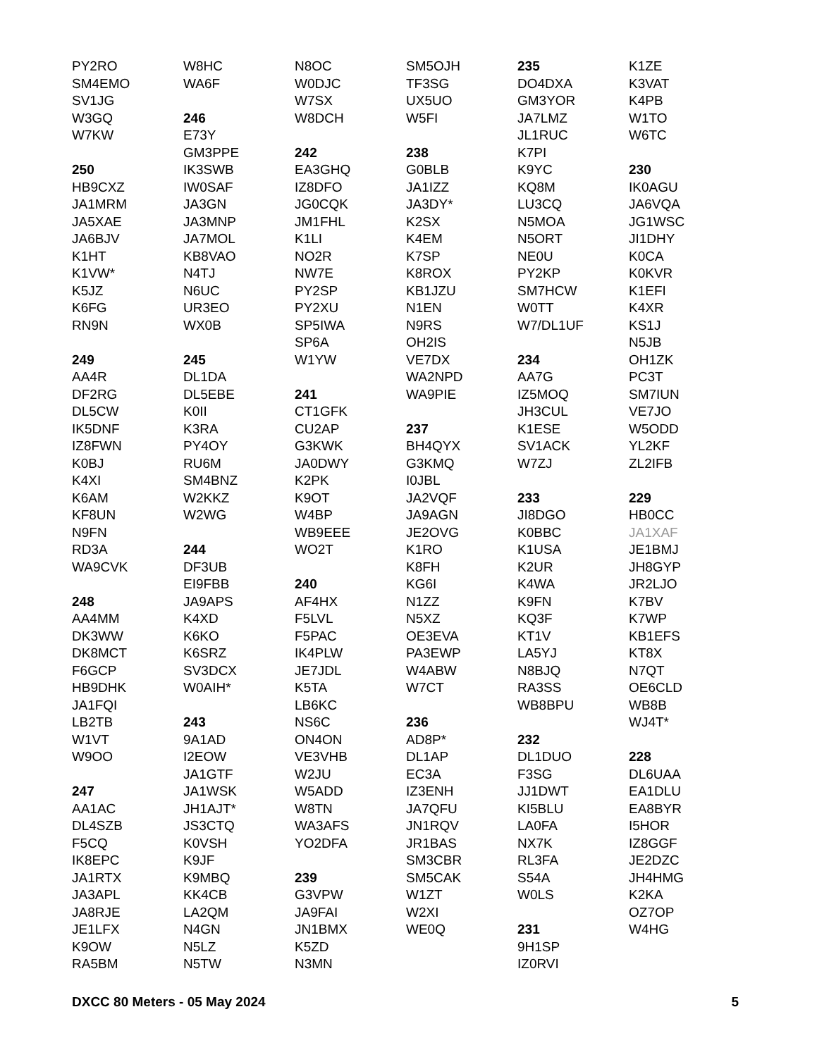PY2RO
SM4EMO
SV1JG
W3GQ
W7KW
250
HB9CXZ
JA1MRM
JA5XAE
JA6BJV
K1HT
K1VW*
K5JZ
K6FG
RN9N
249
AA4R
DF2RG
DL5CW
IK5DNF
IZ8FWN
K0BJ
K4XI
K6AM
KF8UN
N9FN
RD3A
WA9CVK
248
AA4MM
DK3WW
DK8MCT
F6GCP
HB9DHK
JA1FQI
LB2TB
W1VT
W9OO
247
AA1AC
DL4SZB
F5CQ
IK8EPC
JA1RTX
JA3APL
JA8RJE
JE1LFX
K9OW
RA5BM
W8HC
WA6F
246
E73Y
GM3PPE
IK3SWB
IW0SAF
JA3GN
JA3MNP
JA7MOL
KB8VAO
N4TJ
N6UC
UR3EO
WX0B
245
DL1DA
DL5EBE
K0II
K3RA
PY4OY
RU6M
SM4BNZ
W2KKZ
W2WG
244
DF3UB
EI9FBB
JA9APS
K4XD
K6KO
K6SRZ
SV3DCX
W0AIH*
243
9A1AD
I2EOW
JA1GTF
JA1WSK
JH1AJT*
JS3CTQ
K0VSH
K9JF
K9MBQ
KK4CB
LA2QM
N4GN
N5LZ
N5TW
N8OC
W0DJC
W7SX
W8DCH
242
EA3GHQ
IZ8DFO
JG0CQK
JM1FHL
K1LI
NO2R
NW7E
PY2SP
PY2XU
SP5IWA
SP6A
W1YW
241
CT1GFK
CU2AP
G3KWK
JA0DWY
K2PK
K9OT
W4BP
WB9EEE
WO2T
240
AF4HX
F5LVL
F5PAC
IK4PLW
JE7JDL
K5TA
LB6KC
NS6C
ON4ON
VE3VHB
W2JU
W5ADD
W8TN
WA3AFS
YO2DFA
239
G3VPW
JA9FAI
JN1BMX
K5ZD
N3MN
SM5OJH
TF3SG
UX5UO
W5FI
238
G0BLB
JA1IZZ
JA3DY*
K2SX
K4EM
K7SP
K8ROX
KB1JZU
N1EN
N9RS
OH2IS
VE7DX
WA2NPD
WA9PIE
237
BH4QYX
G3KMQ
I0JBL
JA2VQF
JA9AGN
JE2OVG
K1RO
K8FH
KG6I
N1ZZ
N5XZ
OE3EVA
PA3EWP
W4ABW
W7CT
236
AD8P*
DL1AP
EC3A
IZ3ENH
JA7QFU
JN1RQV
JR1BAS
SM3CBR
SM5CAK
W1ZT
W2XI
WE0Q
235
DO4DXA
GM3YOR
JA7LMZ
JL1RUC
K7PI
K9YC
KQ8M
LU3CQ
N5MOA
N5ORT
NE0U
PY2KP
SM7HCW
W0TT
W7/DL1UF
234
AA7G
IZ5MOQ
JH3CUL
K1ESE
SV1ACK
W7ZJ
233
JI8DGO
K0BBC
K1USA
K2UR
K4WA
K9FN
KQ3F
KT1V
LA5YJ
N8BJQ
RA3SS
WB8BPU
232
DL1DUO
F3SG
JJ1DWT
KI5BLU
LA0FA
NX7K
RL3FA
S54A
W0LS
231
9H1SP
IZ0RVI
K1ZE
K3VAT
K4PB
W1TO
W6TC
230
IK0AGU
JA6VQA
JG1WSC
JI1DHY
K0CA
K0KVR
K1EFI
K4XR
KS1J
N5JB
OH1ZK
PC3T
SM7IUN
VE7JO
W5ODD
YL2KF
ZL2IFB
229
HB0CC
JA1XAF
JE1BMJ
JH8GYP
JR2LJO
K7BV
K7WP
KB1EFS
KT8X
N7QT
OE6CLD
WB8B
WJ4T*
228
DL6UAA
EA1DLU
EA8BYR
I5HOR
IZ8GGF
JE2DZC
JH4HMG
K2KA
OZ7OP
W4HG
DXCC 80 Meters - 05 May 2024 5